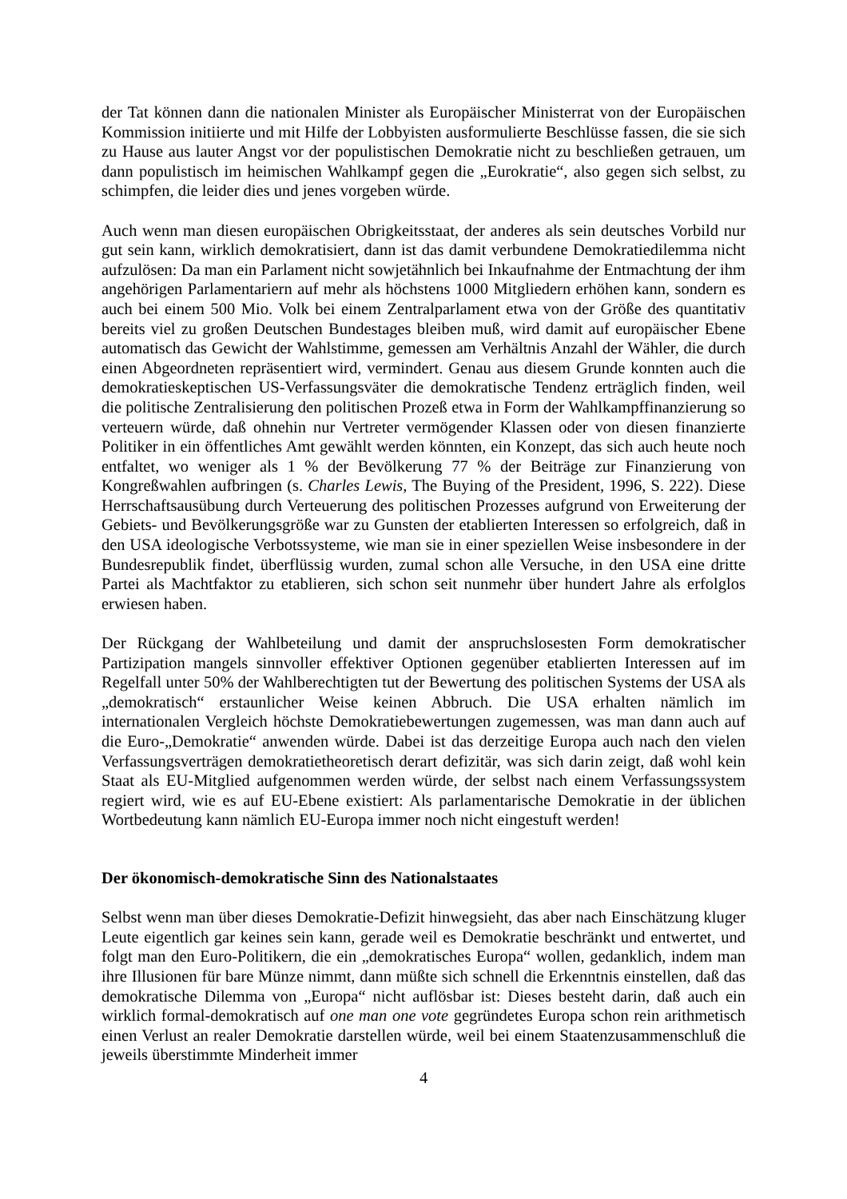der Tat können dann die nationalen Minister als Europäischer Ministerrat von der Europäischen Kommission initiierte und mit Hilfe der Lobbyisten ausformulierte Beschlüsse fassen, die sie sich zu Hause aus lauter Angst vor der populistischen Demokratie nicht zu beschließen getrauen, um dann populistisch im heimischen Wahlkampf gegen die „Eurokratie“, also gegen sich selbst, zu schimpfen, die leider dies und jenes vorgeben würde.
Auch wenn man diesen europäischen Obrigkeitsstaat, der anderes als sein deutsches Vorbild nur gut sein kann, wirklich demokratisiert, dann ist das damit verbundene Demokratiedilemma nicht aufzulösen: Da man ein Parlament nicht sowjetähnlich bei Inkaufnahme der Entmachtung der ihm angehörigen Parlamentariern auf mehr als höchstens 1000 Mitgliedern erhöhen kann, sondern es auch bei einem 500 Mio. Volk bei einem Zentralparlament etwa von der Größe des quantitativ bereits viel zu großen Deutschen Bundestages bleiben muß, wird damit auf europäischer Ebene automatisch das Gewicht der Wahlstimme, gemessen am Verhältnis Anzahl der Wähler, die durch einen Abgeordneten repräsentiert wird, vermindert. Genau aus diesem Grunde konnten auch die demokratieskeptischen US-Verfassungsväter die demokratische Tendenz erträglich finden, weil die politische Zentralisierung den politischen Prozeß etwa in Form der Wahlkampffinanzierung so verteuern würde, daß ohnehin nur Vertreter vermögender Klassen oder von diesen finanzierte Politiker in ein öffentliches Amt gewählt werden könnten, ein Konzept, das sich auch heute noch entfaltet, wo weniger als 1 % der Bevölkerung 77 % der Beiträge zur Finanzierung von Kongreßwahlen aufbringen (s. Charles Lewis, The Buying of the President, 1996, S. 222). Diese Herrschaftsausübung durch Verteuerung des politischen Prozesses aufgrund von Erweiterung der Gebiets- und Bevölkerungsgröße war zu Gunsten der etablierten Interessen so erfolgreich, daß in den USA ideologische Verbotssysteme, wie man sie in einer speziellen Weise insbesondere in der Bundesrepublik findet, überflüssig wurden, zumal schon alle Versuche, in den USA eine dritte Partei als Machtfaktor zu etablieren, sich schon seit nunmehr über hundert Jahre als erfolglos erwiesen haben.
Der Rückgang der Wahlbeteilung und damit der anspruchslosesten Form demokratischer Partizipation mangels sinnvoller effektiver Optionen gegenüber etablierten Interessen auf im Regelfall unter 50% der Wahlberechtigten tut der Bewertung des politischen Systems der USA als „demokratisch“ erstaunlicher Weise keinen Abbruch. Die USA erhalten nämlich im internationalen Vergleich höchste Demokratiebewertungen zugemessen, was man dann auch auf die Euro-„Demokratie“ anwenden würde. Dabei ist das derzeitige Europa auch nach den vielen Verfassungsverträgen demokratietheoretisch derart defizitär, was sich darin zeigt, daß wohl kein Staat als EU-Mitglied aufgenommen werden würde, der selbst nach einem Verfassungssystem regiert wird, wie es auf EU-Ebene existiert: Als parlamentarische Demokratie in der üblichen Wortbedeutung kann nämlich EU-Europa immer noch nicht eingestuft werden!
Der ökonomisch-demokratische Sinn des Nationalstaates
Selbst wenn man über dieses Demokratie-Defizit hinwegsieht, das aber nach Einschätzung kluger Leute eigentlich gar keines sein kann, gerade weil es Demokratie beschränkt und entwertet, und folgt man den Euro-Politikern, die ein „demokratisches Europa“ wollen, gedanklich, indem man ihre Illusionen für bare Münze nimmt, dann müßte sich schnell die Erkenntnis einstellen, daß das demokratische Dilemma von „Europa“ nicht auflösbar ist: Dieses besteht darin, daß auch ein wirklich formal-demokratisch auf one man one vote gegründetes Europa schon rein arithmetisch einen Verlust an realer Demokratie darstellen würde, weil bei einem Staatenzusammenschluß die jeweils überstimmte Minderheit immer
4